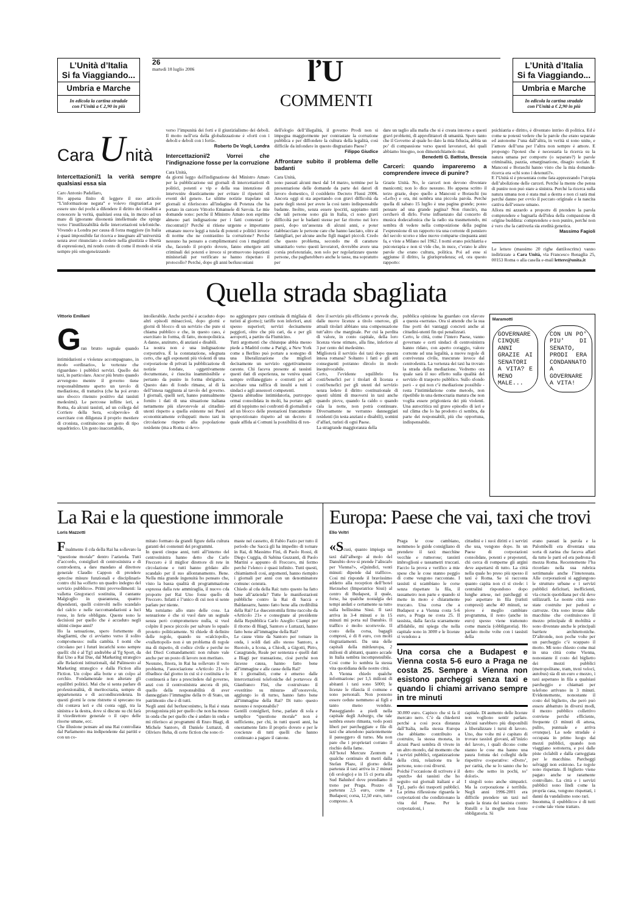L’Unità d’Italia
Si fa Viaggiando...
Umbria e Marche
In edicola la cartina stradale
con l’Unità a € 2,90 in più
26
martedì 18 luglio 2006
ľU
COMMENTI
L’Unità d’Italia
Si fa Viaggiando...
Umbria e Marche
In edicola la cartina stradale
con l’Unità a € 2,90 in più
Cara Unità
Intercettazioni/1 la verità sempre qualsiasi essa sia
Caro Antonio Padellaro,
Ho appena finito di leggere il suo articolo “L’informazione negata” e volevo ringraziarLa per essere uno dei pochi a difendere il diritto dei cittadini a conoscere la verità, qualsiasi essa sia, in mezzo ad un mare di ignorante disonestà intellettuale che spinge verso l’inutilizzabilità delle intercettazioni telefoniche. Vivendo a Londra per causa di forza maggiore (in Italia è quasi impossibile far ricerca e insegnare all’università senza aver rinunciato a credere nella giustizia e libertà di espressione), mi rendo conto di come il mondo si stia sempre più omogeneizzando
verso l’impunità dei forti e il giustizialismo dei deboli. Il motto nell’era della globalizzazione è «forti con i deboli e deboli con i forti».
Roberto De Vogli, Londra
Intercettazioni/2 Vorrei che l’indignazione fosse per la corruzione
Cara Unità,
da giorni leggo dell'indignazione del Ministro Amato per la pubblicazione sui giornali di intercettazioni di politici, potenti e vip e della sua intenzione di intervenire drasticamente per evitare il ripetersi di eventi del genere. Le ultime notizie trapelate sui giornali si riferiscono all'indagine di Potenza che ha portato in carcere Vittorio Emanuele di Savoia. Le mie domande sono: perché il Ministro Amato non esprime almeno pari indignazione per i fatti contestati (e riscontrati)? Perché si ritiene urgente e importante emanare nuove leggi a tutela di potenti e politici invece di norme che ne contrastino la corruzione? Perché nessuno ha pensato a complimentarsi con i magistrati che, facendo il proprio dovere, fanno emergere atti criminali dei potenti e invece si promuovono ispezioni ministeriali per verificare se hanno rispettato il protocollo? Perché, dopo gli anni berlusconiani
dell'elogio dell’illegalità, il governo Prodi non si impegna maggiormente per contrastare la corruzione pubblica e per diffondere la cultura della legalità, così difficile da infondere in questo disgraziato Paese?
Filippo Giudice
Affrontare subito il problema delle badanti
Cara Unità,
sono passati alcuni mesi dal 14 marzo, termine per la presentazione delle domande da parte dei datori di lavoro domestico, il cosiddetto Decreto Flussi 2006. Ancora oggi si sta aspettando con gravi difficoltà da parte degli stessi per avere la così tanto indispensabile badante. Inoltre, senza essere ipocriti, sappiamo tutti che tali persone sono già in Italia, ci sono gravi difficoltà per le badanti stesse per far ritorno nei loro paesi, dopo un’assenza di alcuni anni, e poter riabbracciare le persone care che hanno lasciato, oltre ai famigliari, per alcune anche figli magari piccoli. Credo che questo problema, secondo me di carattere umanitario verso questi lavoratori, dovrebbe avere una corsia preferenziale, non solo per regolarizzare queste persone, che pagherebbero anche le tasse, ma sopratutto per
dare un taglio alla mafia che si è creata intorno a questi gravi problemi, di approfittatori di umanità. Spero tanto che il Governo al quale ho dato la mia fiducia, abbia un po’ di compassione verso questi lavoratori, dei quali abbiamo bisogno, non dimentichiamolo mai.
Benedetti G. Battista, Brescia
Carceri: quando impareremo a comprendere invece di punire?
Grazie Unità. No, le carceri non devono diventare manicomi; non lo dice nessuno. Ho appena scritto il terzo grazie, dopo quello a Manconi e Boraschi (su «Left») e ora, mi sembra una piccola parola. Perché quella di sabato 15 luglio è una pagina grande; posso pensare ad una grande pagina? Non riuscirò, ma cercherò di dirlo. Forse influenzato dal concerto di musica dodecafonica che la radio sta trasmettendo, mi sembra di vedere nella composizione della pagina l’espressione di un rapporto tra una corrente di pensiero del secolo scorso e idee nuove comparse cinquanta anni fa, e viste a Milano nel 1962. I nomi erano psichiatria e psicoterapia e non si vide che, in nuce, c’erano le altre parole che erano cultura, politica. Poi ad esse si aggiunse il diritto, la giurisprudenza; ed, ora questo rapporto:
psichiatria e diritto, è diventato intriso di politica. Ed è come se potessi vedere che le parole che erano separate ed autonome l’una dall’altra, in verità si sono unite, e l’amore dell’una per l’altra non sempre è amore. E propongo l'ipotesi che è necessaria la ricerca su la natura umana per comporre (o separare?) le parole criminalità, pazzia, emarginazione, disagio sociale. E Manconi e Boraschi hanno visto che la mia domanda-ricerca era «chi sono i detenuti?».
E l’Unità si è presentata come fata apprezzando l’utopia dell’abolizione delle carceri. Perché la mente che pensa di punire non può stare a sinistra. Perché la ricerca sulla natura umana non è stata mai a destra e non ci sarà mai perché danno per ovvio il peccato originale e la nascita cattiva dell’essere umano.
Allora mi azzardo a proporre di prendere la parola comprendere e bagnarla dell'idea della compassione di origine buddista: comprendere e non punire, perché non è vero che la cattiveria sia eredità genetica.
Massimo Fagioli
Le lettere (massimo 20 righe dattiloscritte) vanno indirizzate a Cara Unità, via Francesco Benaglia 25, 00153 Roma o alla casella e-mail lettere@unita.it
Quella strada sbagliata
Vittorio Emiliani
Gran brutto segnale quando intimidazioni e violenze accompagnano, in modo «ordinario», le vertenze che riguardano i pubblici servizi. Quello dei taxi, in particolare. Ancor più brutto quando avvengono mentre il governo tiene responsabilmente aperto un tavolo di mediazione, di trattativa (che ha poi avuto uno sbocco ritenuto positivo dai tassisti medesimi). Le percosse inflitte ieri, a Roma, da alcuni tassisti, ad un collega del Corriere della Sera, «colpevole» di esercitare con diligenza il proprio mestiere di cronista, costituiscono un gesto di tipo squadristico. Un gesto inaccettabile,
intollerabile. Anche perché è accaduto dopo altri episodi minacciosi, dopo giorni e giorni di blocco di un servizio che pure si chiama pubblico e che, in questo caso, è esercitato in forma, di fatto, monopolistica. A danno, anzitutto, di anziani e disabili.
La nostra non è una indignazione corporativa. È la constatazione, sdegnata certo, che agli esponenti più violenti di una corporazione di privati la pubblicazione di notizie fondate, oggettivamente documentate, è riuscita inammissibile e pertanto da punire in forma sbrigativa. Questo dato di fondo rimane, al di là dell’intesa raggiunta al tavolo del governo. I giornali, quelli seri, hanno puntualmente fornito i dati di una situazione italiana nettamente più sfavorevole ai cittadini-utenti rispetto a quella esistente nei Paesi economicamente sviluppati: meno taxi in circolazione rispetto alla popolazione residente (ma a Roma si devo-
no aggiungere pure centinaia di migliaia di turisti al giorno); tariffe non inferiori, anzi spesso superiori; servizi decisamente peggiori, oltre che più cari, da e per gli aeroporti, a partire da Fiumicino.
Tutti argomenti che chiunque abbia messo piede a Madrid come a Parigi, a New York come a Berlino può portare a sostegno di una liberalizzazione che migliori decisamente un servizio oggettivamente carente. Chi faceva presente ai tassisti questi dati di esperienza, ne veniva quasi sempre svillaneggiato e costretti poi ad ascoltare una raffica di insulti a tutti i sindaci e agli assessori competenti.
Questa abitudine intimidatoria, purtroppo ormai consolidata in molti, ha portato agli atti di teppismo nei confronti di giornalisti e ad un blocco delle prestazioni francamente sproporzionato rispetto ad un decreto il quale affida ai Comuni la possibilità di ren-
dere il servizio più efficiente e prevede che, dalle nuove licenze a titolo oneroso, gli attuali titolari abbiano una compensazione tutt’altro che marginale. Per cui la perdita di valore, in conto capitale, della loro licenza viene stimato, alla fine, inferiore al 3 per cento del medesimo.
Migliorerà il servizio dei taxi dopo questa intesa romana? Soltanto i fatti e gli atti conseguenti potranno dircelo in modo inequivocabile.
Certo, l’evidente squilibrio fra costi/benefici per i titolari di licenza e costi/benefici per gli utenti del servizio senza ledere il diritto costituzionale di questi ultimi di muoversi in taxi anche quando piove, quando fa caldo o quando cala la notte, non potrà continuare. Diversamente ne verranno danneggiati residenti (in testa anziani e disabili), uomini d’affari, turisti di ogni Paese.
La stragrande maggioranza della
pubblica opinione ha guardato con sfavore a questa «serrata». Ora si attende che la sua fine porti dei vantaggi concreti anche ai cittadini-utenti fin qui penalizzati.
Certo, le città, come l’intero Paese, vanno governate e certi sindaci di centrosinistra hanno ridato, con aperto coraggio, valore corrente ad una legalità, a nuove regole di convivenza civile, trascurate invece dal centrodestra. La vertenza dei taxi ha trovato la strada della mediazione. Vedremo ora quale sarà il suo effetto sulla qualità del servizio di trasporto pubblico. Sullo sfondo però - e qui non c’è mediazione possibile - resta l’intimidazione come metodo, non ripetibile in una democrazia matura che non voglia essere prigioniera dei più violenti. Una autocritica sul grave episodio di ieri e sul clima che lo ha prodotto ci sembra, da parte dei responsabili, più che opportuna, indispensabile.
Maramotti
GOVERNARE CINQUE ANNI GRAZIE AI SENATORI A VITA? E MENO MALE...
CON UN PO' PIU' DI SENATO, PRODI ERA CONDANNATO A GOVERNARE A VITA!
La Rai e la questione immorale
Loris Mazzetti
Finalmente il cda della Rai ha sollevato la “questione morale” dentro l’azienda. Tutti d’accordo, consiglieri di centrosinistra e di centrodestra, a dare mandato al direttore generale Claudio Cappon di prendere «precise misure funzionali e disciplinari» contro chi ha «offerto un quadro indegno del servizio pubblico». Primi provvedimenti: la valletta Gregoracci sostituita, il cantante Malgioglio in quarantena, quattro dipendenti, quelli coinvolti nello scandalo del calcio e nelle raccomandazioni a luci rosse, in ferie obbligate. Queste sono le decisioni per quello che è accaduto negli ultimi cinque anni?
Ho la sensazione, spero fortemente di sbagliarmi, che ci avviamo verso il solito compromesso: nulla cambia. I nomi che circolano per i futuri incarichi sono sempre quelli: chi è al Tg1 andrebbe al Tg Sport, da Rai Uno a Rai Due, dal Marketing strategico alle Relazioni istituzionali, dal Palinsesto al Marketing strategico e dalla Fiction alla Fiction. Un colpo alla botte e un colpo al cerchio. Fondamentale non alterare gli equilibri politici. Mai che si senta parlare di professionalità, di meritocrazia, sempre di appartenenza e di accondiscendenza. In questi giorni le cene ristrette si sprecano tra chi contava ieri e chi conta oggi, tra la sinistra e la destra, dove si discute su chi farà il vicedirettore generale o il capo delle risorse umane, ecc.
Che illusione pensare ad una Rai controllata dal Parlamento ma indipendente dai partiti e con un co-
mitato formato da grandi figure della cultura garanti dei contenuti dei programmi.
In questi cinque anni, tutti all’interno del centrosinistra hanno detto che Carlo Freccero è il miglior direttore di rete in circolazione e tutti hanno gridato allo scandalo per il suo allontanamento. Bene. Nella mia grande ingenuità ho pensato che, visto la bassa qualità di programmazione espressa dalla rete ammiraglia, il nuovo cda proporre per Rai Uno fosse quello di Freccero. Infatti è l’unico di cui non si sente parlare per niente.
Ma torniamo allo stato delle cose. La sensazione è che si vuol dare un segnale senza però compromettere nulla, si vuol colpire il pesce piccolo per salvare lo squalo protetto politicamente. Si chiede di definire delle regole, quando su «calciopoli», «vallettopoli» non è un problema di regole ma di rispetto, di codice civile e perché no dei Dieci Comandamenti: non rubare vale anche per un posto di lavoro non meritato.
Nessuno, finora, in Rai ha sollevato il vero problema, l’associazione «Articolo 21» lo ribadisce dal giorno in cui si è costituita e lo continuerà a fare a prescindere dal governo, anzi con il centrosinistra ancora di più, quello della responsabilità di aver danneggiato l’immagine della tv di Stato, un patrimonio che è di tutti.
Negli anni del berlusconismo, la Rai è stata protagonista più per quello che non ha messo in onda che per quello che è andato in onda e mi riferisco ai programmi di Enzo Biagi, di Michele Santoro, di Daniele Luttazzi, di Oliviero Beha, di certe fiction che sono ri-
maste nel cassetto, di Fabio Fazio per tutto il periodo che Saccà gli ha impedito di tornare in Rai, di Massimo Fini, di Paolo Rossi, di Diego Cuggia, di Sabina Guzzanti, di Paolo Martini e appunto di Freccero, mi fermo perché l’elenco è quasi infinito. Tutti questi, chiamiamoli così, argomenti, hanno riempito i giornali per anni con un denominatore comune: censura.
Chiedo al cda della Rai: tutto questo ha fatto bene all’azienda? Tutte le manifestazioni pubbliche contro la Rai di Saccà e Baldassarre, hanno fatto bene alla credibilità della Rai? Le duecentomila firme raccolte da «Articolo 21» e consegnate al presidente della Repubblica Carlo Azeglio Ciampi per il ritorno di Biagi, Santoro e Luttazzi, hanno fatto bene all’immagine della Rai?
Le cause vinte da Santoro per tornare in onda, i soldi dati allo stesso Santoro, a Ruotolo, a Icona, a Chiodi, a Gigotti, Pirro, Casagrande, Reale per sentenza e quelli dati a Biagi per transazione, cioè perché non facesse causa, hanno fatto bene all’immagine e alle casse della Rai?
E i giornalisti, come è emerso dalle intercettazioni telefoniche del portavoce di Gianfranco Fini, che costruivano il «vestitino su misura» all’onorevole, aggiungo io di turno, hanno fatto bene all’immagine della Rai? Di tutto questo nessuno è responsabile?
Gentili consiglieri, forse, parlare di sola e semplice “questione morale” non è sufficiente, per chi, in tutti questi anni, ha onestamente fatto il proprio dovere e per le coscienze di tutti quelli che hanno continuato a pagare il canone.
Europa: Paese che vai, taxi che trovi
Elio Veltri
«Scusi, quanto impiega un taxi dall’albergo al molo del Danubio dove si prende l’aliscafo per Vienna?», «Quindici, venti minuti: dipende dal traffico». Così mi risponde il bravissimo addetto alla reception dell’hotel Herzsebet (Imperatrice Sissi) al centro di Budapest, il quale, forse, ha qualche nostalgia dei tempi andati e certamente sa tutto sulla bellissima Sissi. Il taxi arriva in 3-4 minuti e in 15 minuti mi porta sul Danubio. Il traffico è molto scorrevole. Il costo della corsa, bagagli compresi, è di 8 euro, con molti ringraziamenti. Da una delle capitali della mittleuropa, 2 milioni di abitanti, quanto accade in Italia sembra incomprensibile. Così come lo sembra la stessa vita quotidiana delle nostre città.
A Vienna chiedo qualche informazione: per 1,5 milioni di abitanti i taxi sono 5000; le licenze le rilascia il comune e sono personali. Non possono essere cedute nemmeno ai figli e tanto meno vendute. Passeggiando a piedi nella capitale degli Asburgo, che tale sembra essere rimasta, vedo posti liberi per parcheggiare e file di taxi che attendono pazientemente il passeggero di turno. Ma non pare che i proprietari corrano il rischio della fame.
All’hotel Mercure Zentrem a qualche centinaio di metri dalla Stefan Plaze, il giorno della partenza il taxi arriva in 2 minuti (di orologio) e in 15 ci porta alla Sud Bahnhof dove prendiamo il treno per Praga. Prezzo di partenza 2,5 euro, come a Budapest; corsa, 12,50 euro, tutto compreso. A
Praga le cose cambiano, nemmeno le guide consigliano di prendere il taxi: macchine vecchie e rumorose; tassisti imbroglioni e tassametri truccati. Faccio la prova e verifico a mie spese che le cose stanno peggio di come vengono raccontate. I tassisti si scambiano le corse senza rispettare la fila, il tassametro non parte e quando si mette in moto è chiaramente truccato. Una corsa che a Budapest e a Vienna costa 5-6 euro, a Praga ne costa 25. Il tassista, dalla faccia scarsamente affidabile, mi spiega che nella capitale sono in 3000 e le licenze si vendono a
cittadini e i suoi diritti e i servizi che usa, vengono dopo. In un Paese di corporazioni consolidate, potenti e prepotenti, chi cerca di romperne gli argini deve aspettarsi di tutto. La città nella quale ho preso più spesso il taxi è Roma. Se si racconta quanto capita non ci si crede: i centralini rispondono dopo lunghe attese, nei parcheggi si può aspettare in fila (turisti compresi) anche 40 minuti, se piove è meglio cambiare programma, il resto (anche in euro) spesso viene trattenuto come mancia (obbligatoria). Ho parlato molte volte con i tassisti della
Una corsa che a Budapest e Vienna costa 5-6 euro a Praga ne costa 25. Sempre a Vienna non esistono parcheggi senza taxi e quando li chiami arrivano sempre in tre minuti
30.000 euro. Capisco che si fa il mercato nero. C’è da chiedersi perché a così poca distanza dall’Italia, nella stessa Europa che abbiamo contribuito a costruire, la stessa moneta, in alcuni Paesi sembra di vivere in un altro mondo, dal momento che i servizi pubblici, organizzazione della città, relazione tra le persone, sono così diversi.
Poiché l’occasione di scrivere è il «putch» dei tassisti che ho seguito sui giornali italiani e al Tg1, parlo dei trasporti pubblici. La prima riflessione riguarda le corporazioni che condizionano la vita del Paese. Per le corporazioni, i
capitale. Di aumento delle licenze non vogliono sentir parlare. Alcuni sarebbero più disponibili a liberalizzare i turni di lavoro. Uno, due volte mi è capitato di trovare tassisti giovani, all’inizio del lavoro, i quali dicono come stanno le cose ma hanno una paura fottuta dei colleghi delle rispettive cooperative: «Dotto’, per carità, che se lo sanno che ho detto che semo in pochi, so’ dolori».
I singoli sono anche simpatici. Ma la corporazione è terribile. Negli anni 1996-2001 era difficile prendere un taxi nel quale la tirata del tassista contro Rutelli e la moglie non fosse obbligatoria. Si
erano passati la parola e la Palombelli era diventata una sorta di zarina che faceva affari da tutte le parti ed era padrona di mezza Roma. Recentemente l’ha ricordato nella sua rubrica settimanale anche l’interessata. Alle corporazioni si aggiungono le strutture urbane e i servizi pubblici deficitari, inefficienti, via crucis quotidiana per chi deve utilizzarli. Le nostre città sono state costruite per pedoni e carrozze. Ora sono invase dalle macchine che costituiscono il mezzo principale di mobilità e sono diventate anche le principali barriere architettoniche. D’altronde, non poche volte per un parcheggio c’è scappato il morto. Mi sono chiesto come mai in una città come Vienna, nonostante il costo del biglietto dei mezzi pubblici (metropolitane, tram, treni veloci, autobus) sia di un euro e mezzo, i taxi aspettano in fila a qualsiasi parcheggio e chiamati per telefono arrivano in 3 minuti. Evidentemente, nonostante il costo del biglietto, che però può essere abbattuto in diversi modi, il mezzo pubblico collettivo conviene perché efficiente, frequente (3 minuti di attesa, pulito, puntuale e arriva ovunque). La sede stradale è occupata in primo luogo dai mezzi pubblici, quando non viaggiano sottoterra, e poi dalle piste ciclabili e dalla carreggiata per le macchine. Parcheggi selvaggi non esistono. Le regole sono rispettate. Il biglietto viene pagato anche se raramente controllato. La città e i servizi pubblici sono lindi come la propria casa, vengono rispettati, i danni da vandalismo sono rari.
Insomma, il «pubblico» è di tutti e come tale viene trattato.